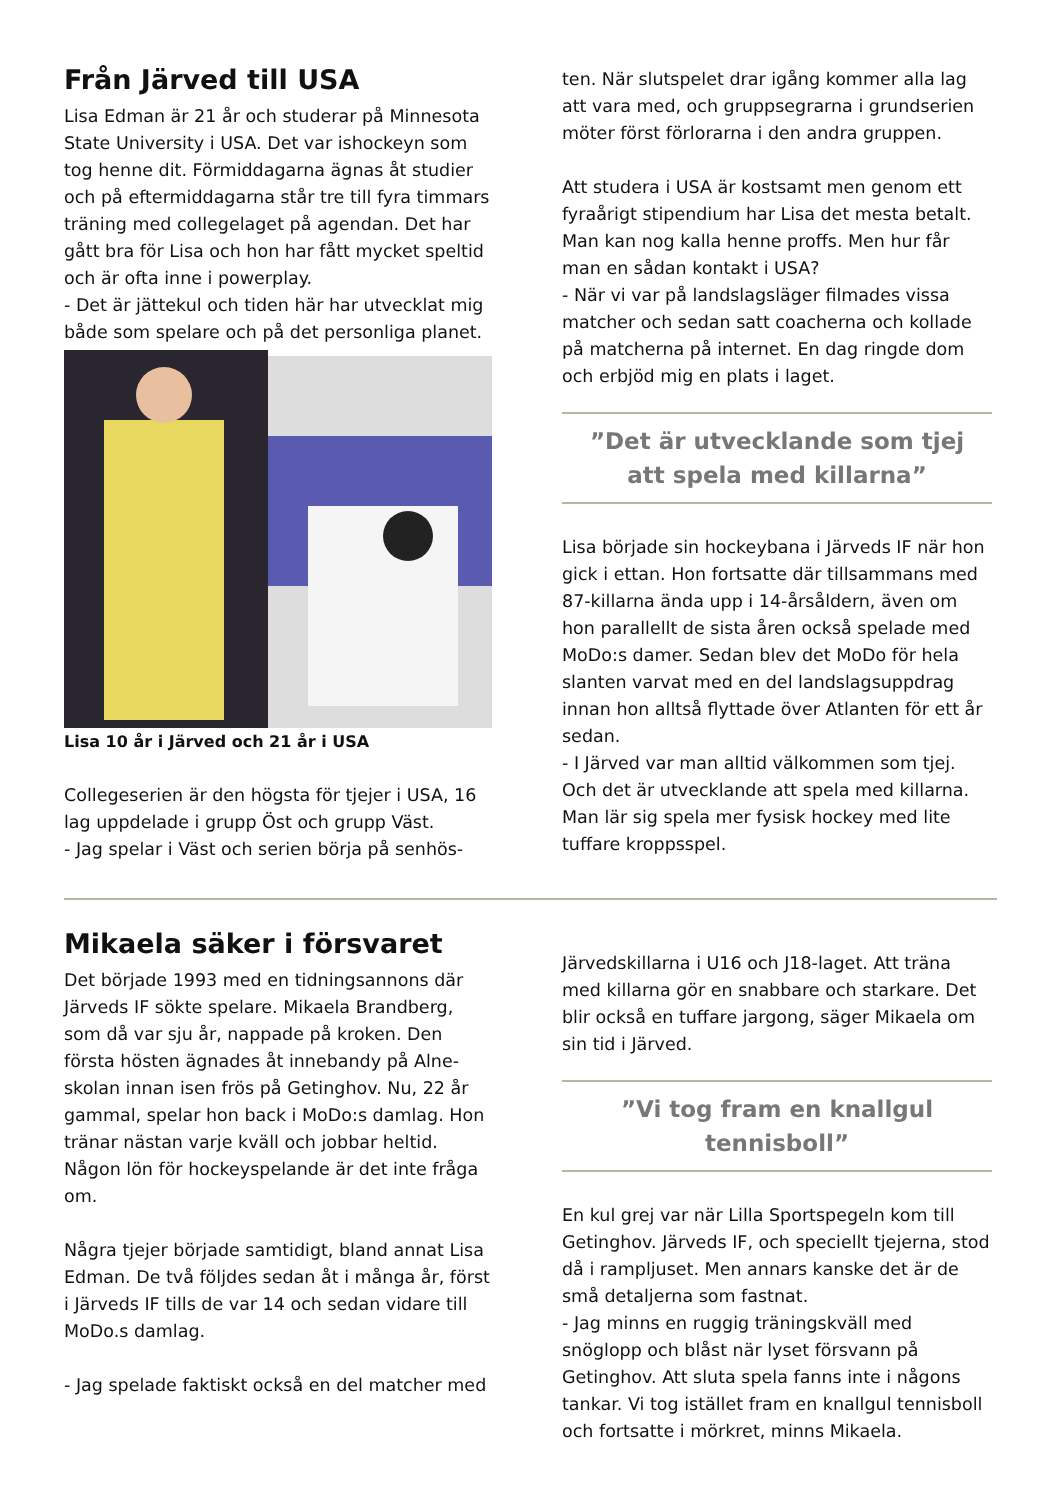Från Järved till USA
Lisa Edman är 21 år och studerar på Minnesota State University i USA. Det var ishockeyn som tog henne dit. Förmiddagarna ägnas åt studier och på eftermiddagarna står tre till fyra timmars träning med collegelaget på agendan. Det har gått bra för Lisa och hon har fått mycket speltid och är ofta inne i powerplay.
- Det är jättekul och tiden här har utvecklat mig både som spelare och på det personliga planet.
Lisa 10 år i Järved och 21 år i USA
Collegeserien är den högsta för tjejer i USA, 16 lag uppdelade i grupp Öst och grupp Väst.
- Jag spelar i Väst och serien börja på senhös-
ten. När slutspelet drar igång kommer alla lag att vara med, och gruppsegrarna i grundserien möter först förlorarna i den andra gruppen.
Att studera i USA är kostsamt men genom ett fyraårigt stipendium har Lisa det mesta betalt. Man kan nog kalla henne proffs. Men hur får man en sådan kontakt i USA?
- När vi var på landslagsläger filmades vissa matcher och sedan satt coacherna och kollade på matcherna på internet. En dag ringde dom och erbjöd mig en plats i laget.
”Det är utvecklande som tjej
att spela med killarna”
Lisa började sin hockeybana i Järveds IF när hon gick i ettan. Hon fortsatte där tillsammans med 87-killarna ända upp i 14-årsåldern, även om hon parallellt de sista åren också spelade med MoDo:s damer. Sedan blev det MoDo för hela slanten varvat med en del landslagsuppdrag innan hon alltså flyttade över Atlanten för ett år sedan.
- I Järved var man alltid välkommen som tjej. Och det är utvecklande att spela med killarna. Man lär sig spela mer fysisk hockey med lite tuffare kroppsspel.
Mikaela säker i försvaret
Det började 1993 med en tidningsannons där Järveds IF sökte spelare. Mikaela Brandberg, som då var sju år, nappade på kroken. Den första hösten ägnades åt innebandy på Alne-skolan innan isen frös på Getinghov. Nu, 22 år gammal, spelar hon back i MoDo:s damlag. Hon tränar nästan varje kväll och jobbar heltid. Någon lön för hockeyspelande är det inte fråga om.
Några tjejer började samtidigt, bland annat Lisa Edman. De två följdes sedan åt i många år, först i Järveds IF tills de var 14 och sedan vidare till MoDo.s damlag.
- Jag spelade faktiskt också en del matcher med
Järvedskillarna i U16 och J18-laget. Att träna med killarna gör en snabbare och starkare. Det blir också en tuffare jargong, säger Mikaela om sin tid i Järved.
”Vi tog fram en knallgul tennisboll”
En kul grej var när Lilla Sportspegeln kom till Getinghov. Järveds IF, och speciellt tjejerna, stod då i rampljuset. Men annars kanske det är de små detaljerna som fastnat.
- Jag minns en ruggig träningskväll med snöglopp och blåst när lyset försvann på Getinghov. Att sluta spela fanns inte i någons tankar. Vi tog istället fram en knallgul tennisboll och fortsatte i mörkret, minns Mikaela.